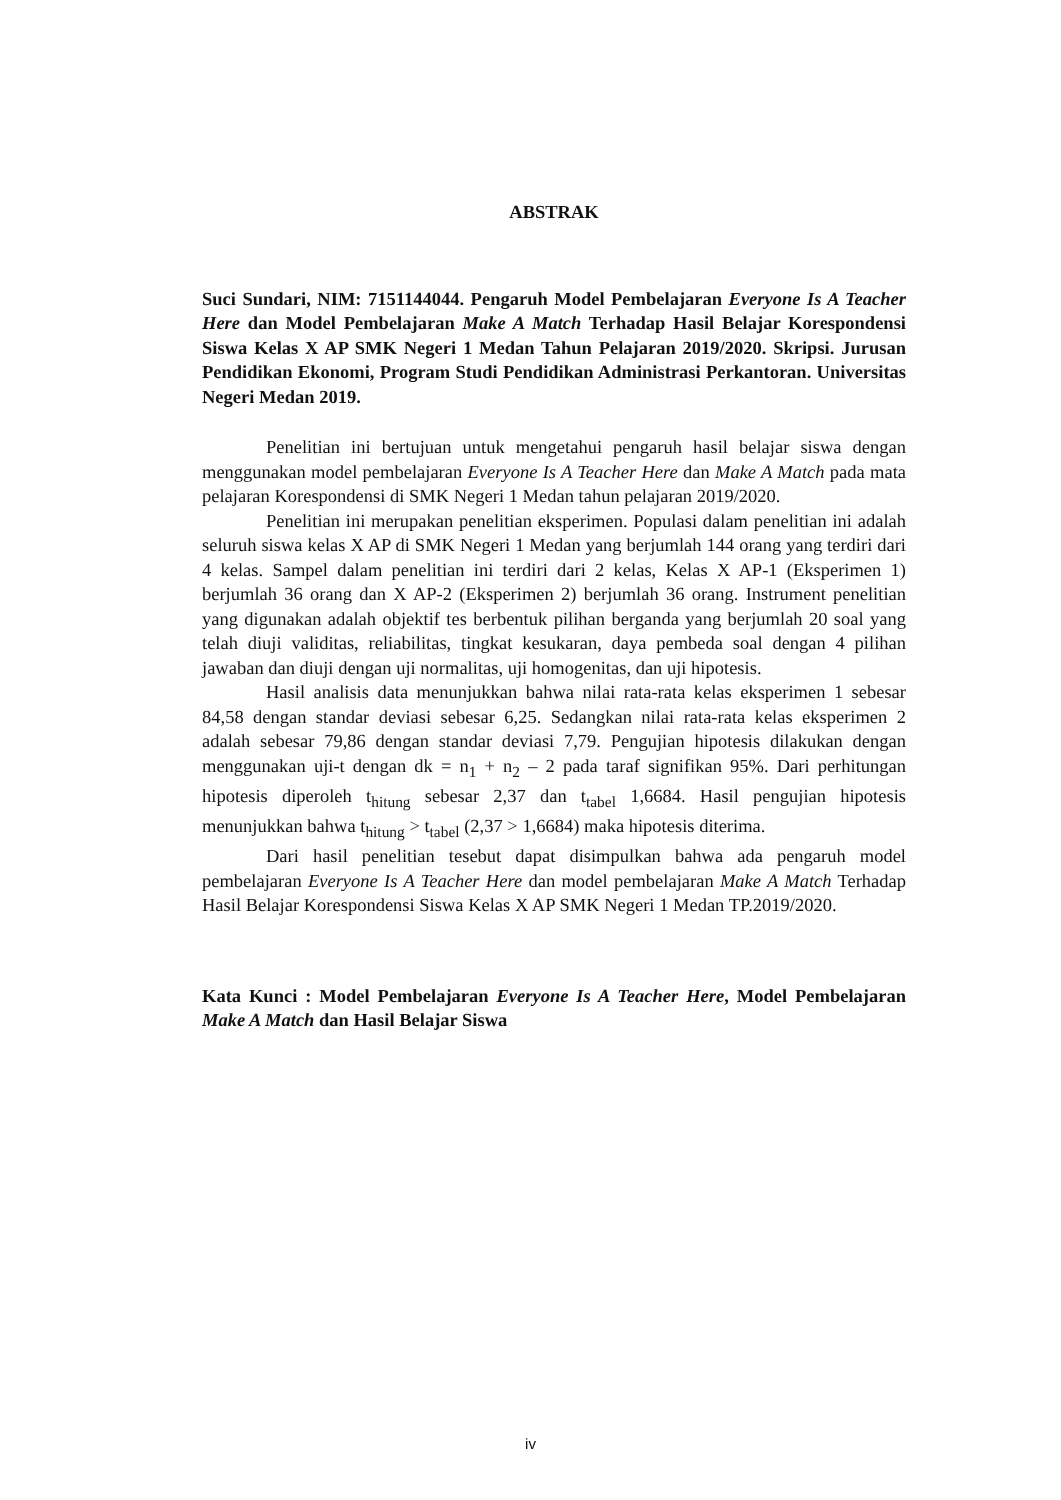ABSTRAK
Suci Sundari, NIM: 7151144044. Pengaruh Model Pembelajaran Everyone Is A Teacher Here dan Model Pembelajaran Make A Match Terhadap Hasil Belajar Korespondensi Siswa Kelas X AP SMK Negeri 1 Medan Tahun Pelajaran 2019/2020. Skripsi. Jurusan Pendidikan Ekonomi, Program Studi Pendidikan Administrasi Perkantoran. Universitas Negeri Medan 2019.
Penelitian ini bertujuan untuk mengetahui pengaruh hasil belajar siswa dengan menggunakan model pembelajaran Everyone Is A Teacher Here dan Make A Match pada mata pelajaran Korespondensi di SMK Negeri 1 Medan tahun pelajaran 2019/2020.
Penelitian ini merupakan penelitian eksperimen. Populasi dalam penelitian ini adalah seluruh siswa kelas X AP di SMK Negeri 1 Medan yang berjumlah 144 orang yang terdiri dari 4 kelas. Sampel dalam penelitian ini terdiri dari 2 kelas, Kelas X AP-1 (Eksperimen 1) berjumlah 36 orang dan X AP-2 (Eksperimen 2) berjumlah 36 orang. Instrument penelitian yang digunakan adalah objektif tes berbentuk pilihan berganda yang berjumlah 20 soal yang telah diuji validitas, reliabilitas, tingkat kesukaran, daya pembeda soal dengan 4 pilihan jawaban dan diuji dengan uji normalitas, uji homogenitas, dan uji hipotesis.
Hasil analisis data menunjukkan bahwa nilai rata-rata kelas eksperimen 1 sebesar 84,58 dengan standar deviasi sebesar 6,25. Sedangkan nilai rata-rata kelas eksperimen 2 adalah sebesar 79,86 dengan standar deviasi 7,79. Pengujian hipotesis dilakukan dengan menggunakan uji-t dengan dk = n<sub>1</sub> + n<sub>2</sub> – 2 pada taraf signifikan 95%. Dari perhitungan hipotesis diperoleh t<sub>hitung</sub> sebesar 2,37 dan t<sub>tabel</sub> 1,6684. Hasil pengujian hipotesis menunjukkan bahwa t<sub>hitung</sub> > t<sub>tabel</sub> (2,37 > 1,6684) maka hipotesis diterima.
Dari hasil penelitian tesebut dapat disimpulkan bahwa ada pengaruh model pembelajaran Everyone Is A Teacher Here dan model pembelajaran Make A Match Terhadap Hasil Belajar Korespondensi Siswa Kelas X AP SMK Negeri 1 Medan TP.2019/2020.
Kata Kunci : Model Pembelajaran Everyone Is A Teacher Here, Model Pembelajaran Make A Match dan Hasil Belajar Siswa
iv